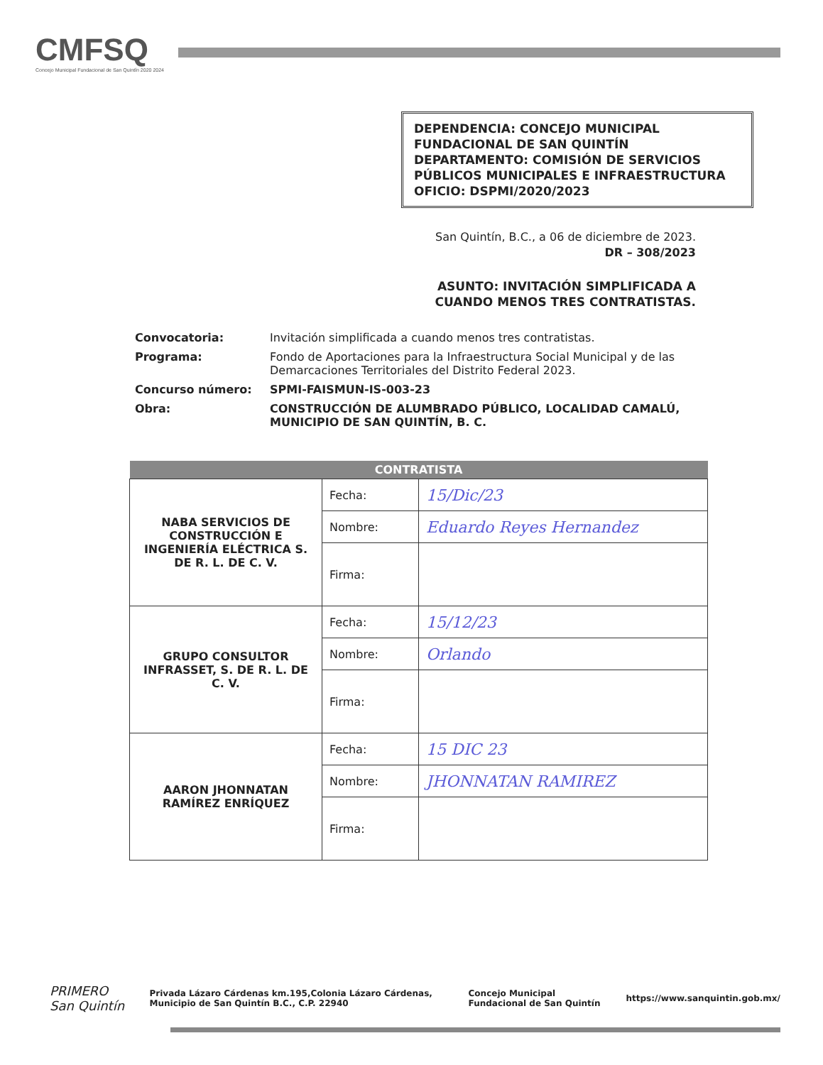CMFSQ
Concejo Municipal Fundacional de San Quintín 2020 2024
DEPENDENCIA: CONCEJO MUNICIPAL FUNDACIONAL DE SAN QUINTÍN
DEPARTAMENTO: COMISIÓN DE SERVICIOS PÚBLICOS MUNICIPALES E INFRAESTRUCTURA
OFICIO: DSPMI/2020/2023
San Quintín, B.C., a 06 de diciembre de 2023.
DR – 308/2023
ASUNTO: INVITACIÓN SIMPLIFICADA A
CUANDO MENOS TRES CONTRATISTAS.
Convocatoria:
Invitación simplificada a cuando menos tres contratistas.
Programa:
Fondo de Aportaciones para la Infraestructura Social Municipal y de las Demarcaciones Territoriales del Distrito Federal 2023.
Concurso número: SPMI-FAISMUN-IS-003-23 Obra: CONSTRUCCIÓN DE ALUMBRADO PÚBLICO, LOCALIDAD CAMALÚ, MUNICIPIO DE SAN QUINTÍN, B. C.
| CONTRATISTA | | |
| --- | --- | --- |
| NABA SERVICIOS DE CONSTRUCCIÓN E INGENIERÍA ELÉCTRICA S. DE R. L. DE C. V. | Fecha: | 15/Dic/23 |
| | Nombre: | Eduardo Reyes Hernandez |
| | Firma: | |
| GRUPO CONSULTOR INFRASSET, S. DE R. L. DE C. V. | Fecha: | 15/12/23 |
| | Nombre: | Orlando |
| | Firma: | |
| AARON JHONNATAN RAMÍREZ ENRÍQUEZ | Fecha: | 15 DIC 23 |
| | Nombre: | JHONNATAN RAMIREZ |
| | Firma: | |
PRIMERO San Quintín
Privada Lázaro Cárdenas km.195,Colonia Lázaro Cárdenas, Municipio de San Quintín B.C., C.P. 22940
Concejo Municipal Fundacional de San Quintín
https://www.sanquintin.gob.mx/